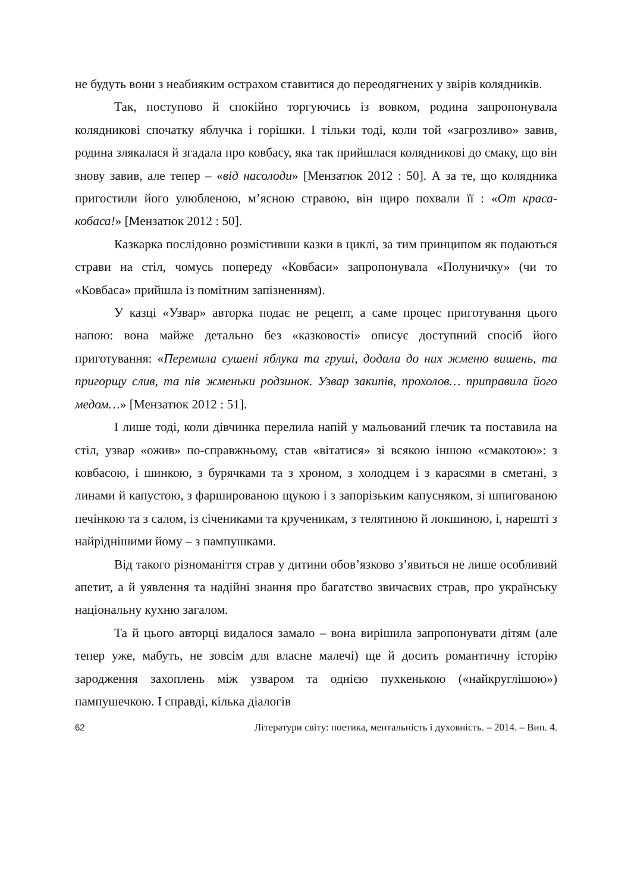не будуть вони з неабияким острахом ставитися до переодягнених у звірів колядників.
Так, поступово й спокійно торгуючись із вовком, родина запропонувала колядникові спочатку яблучка і горішки. І тільки тоді, коли той «загрозливо» завив, родина злякалася й згадала про ковбасу, яка так прийшлася колядникові до смаку, що він знову завив, але тепер – «від насолоди» [Мензатюк 2012 : 50]. А за те, що колядника пригостили його улюбленою, м’ясною стравою, він щиро похвали її : «От краса-кобаса!» [Мензатюк 2012 : 50].
Казкарка послідовно розмістивши казки в циклі, за тим принципом як подаються страви на стіл, чомусь попереду «Ковбаси» запропонувала «Полуничку» (чи то «Ковбаса» прийшла із помітним запізненням).
У казці «Узвар» авторка подає не рецепт, а саме процес приготування цього напою: вона майже детально без «казковості» описує доступний спосіб його приготування: «Перемила сушені яблука та груші, додала до них жменю вишень, та пригорщу слив, та пів жменьки родзинок. Узвар закипів, прохолов… приправила його медом…» [Мензатюк 2012 : 51].
І лише тоді, коли дівчинка перелила напій у мальований глечик та поставила на стіл, узвар «ожив» по-справжньому, став «вітатися» зі всякою іншою «смакотою»: з ковбасою, і шинкою, з бурячками та з хроном, з холодцем і з карасями в сметані, з линами й капустою, з фаршированою щукою і з запорізьким капусняком, зі шпигованою печінкою та з салом, із січениками та крученикам, з телятиною й локшиною, і, нарешті з найріднішими йому – з пампушками.
Від такого різноманіття страв у дитини обов’язково з’явиться не лише особливий апетит, а й уявлення та надійні знання про багатство звичаєвих страв, про українську національну кухню загалом.
Та й цього авторці видалося замало – вона вирішила запропонувати дітям (але тепер уже, мабуть, не зовсім для власне малечі) ще й досить романтичну історію зародження захоплень між узваром та однією пухкенькою («найкруглішою») пампушечкою. І справді, кілька діалогів
62 Літератури світу: поетика, ментальність і духовність. – 2014. – Вип. 4.